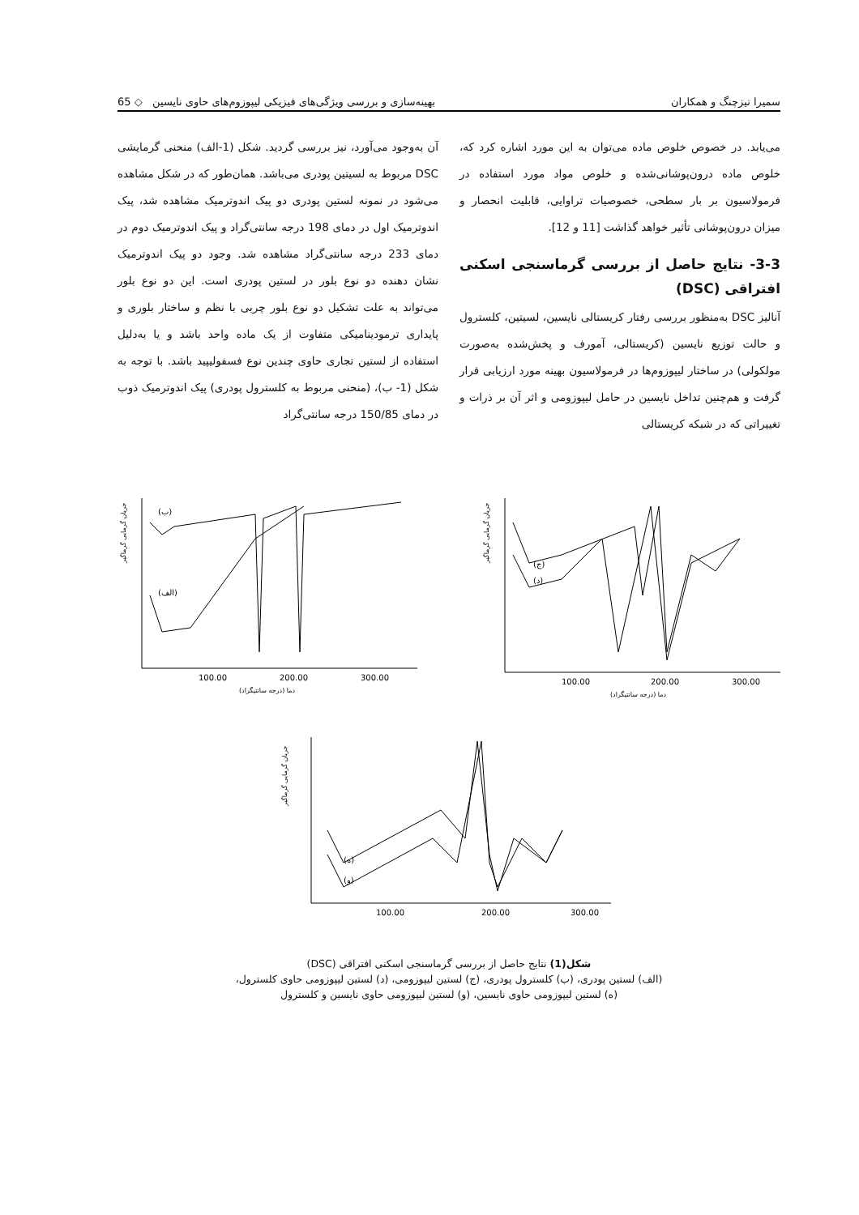سمیرا تیزچنگ و همکاران بهینه‌سازی و بررسی ویژگی‌های فیزیکی لیپوزوم‌های حاوی نایسین ◇ 65
می‌یابد. در خصوص خلوص ماده می‌توان به این مورد اشاره کرد که، خلوص ماده درون‌پوشانی‌شده و خلوص مواد مورد استفاده در فرمولاسیون بر بار سطحی، خصوصیات تراوایی، قابلیت انحصار و میزان درون‌پوشانی تأثیر خواهد گذاشت [11 و 12].
3-3- نتایج حاصل از بررسی گرماسنجی اسکنی افتراقی (DSC)
آنالیز DSC به‌منظور بررسی رفتار کریستالی نایسین، لسیتین، کلسترول و حالت توزیع نایسین (کریستالی، آمورف و پخش‌شده به‌صورت مولکولی) در ساختار لیپوزوم‌ها در فرمولاسیون بهینه مورد ارزیابی قرار گرفت و هم‌چنین تداخل نایسین در حامل لیپوزومی و اثر آن بر ذرات و تغییراتی که در شبکه کریستالی
آن به‌وجود می‌آورد، نیز بررسی گردید. شکل (1-الف) منحنی گرمایشی DSC مربوط به لسیتین پودری می‌باشد. همان‌طور که در شکل مشاهده می‌شود در نمونه لستین پودری دو پیک اندوترمیک مشاهده شد، پیک اندوترمیک اول در دمای 198 درجه سانتی‌گراد و پیک اندوترمیک دوم در دمای 233 درجه سانتی‌گراد مشاهده شد. وجود دو پیک اندوترمیک نشان دهنده دو نوع بلور در لستین پودری است. این دو نوع بلور می‌تواند به علت تشکیل دو نوع بلور چربی با نظم و ساختار بلوری و پایداری ترمودینامیکی متفاوت از یک ماده واحد باشد و یا به‌دلیل استفاده از لستین تجاری حاوی چندین نوع فسفولیپید باشد. با توجه به شکل (1- ب)، (منحنی مربوط به کلسترول پودری) پیک اندوترمیک ذوب در دمای 150/85 درجه سانتی‌گراد
جریان گرمایی گرماگیر
(ب)
(الف)
100.00
200.00
300.00
دما (درجه سانتیگراد)
جریان گرمایی گرماگیر
(ج)
(د)
100.00
200.00
300.00
دما (درجه سانتیگراد)
جریان گرمایی گرماگیر
(ه)
(و)
100.00
200.00
300.00
شکل(1) نتایج حاصل از بررسی گرماسنجی اسکنی افتراقی (DSC)
(الف) لستین پودری، (ب) کلسترول پودری، (ج) لستین لیپوزومی، (د) لستین لیپوزومی حاوی کلسترول،
(ه) لستین لیپوزومی حاوی نایسین، (و) لستین لیپوزومی حاوی نایسین و کلسترول